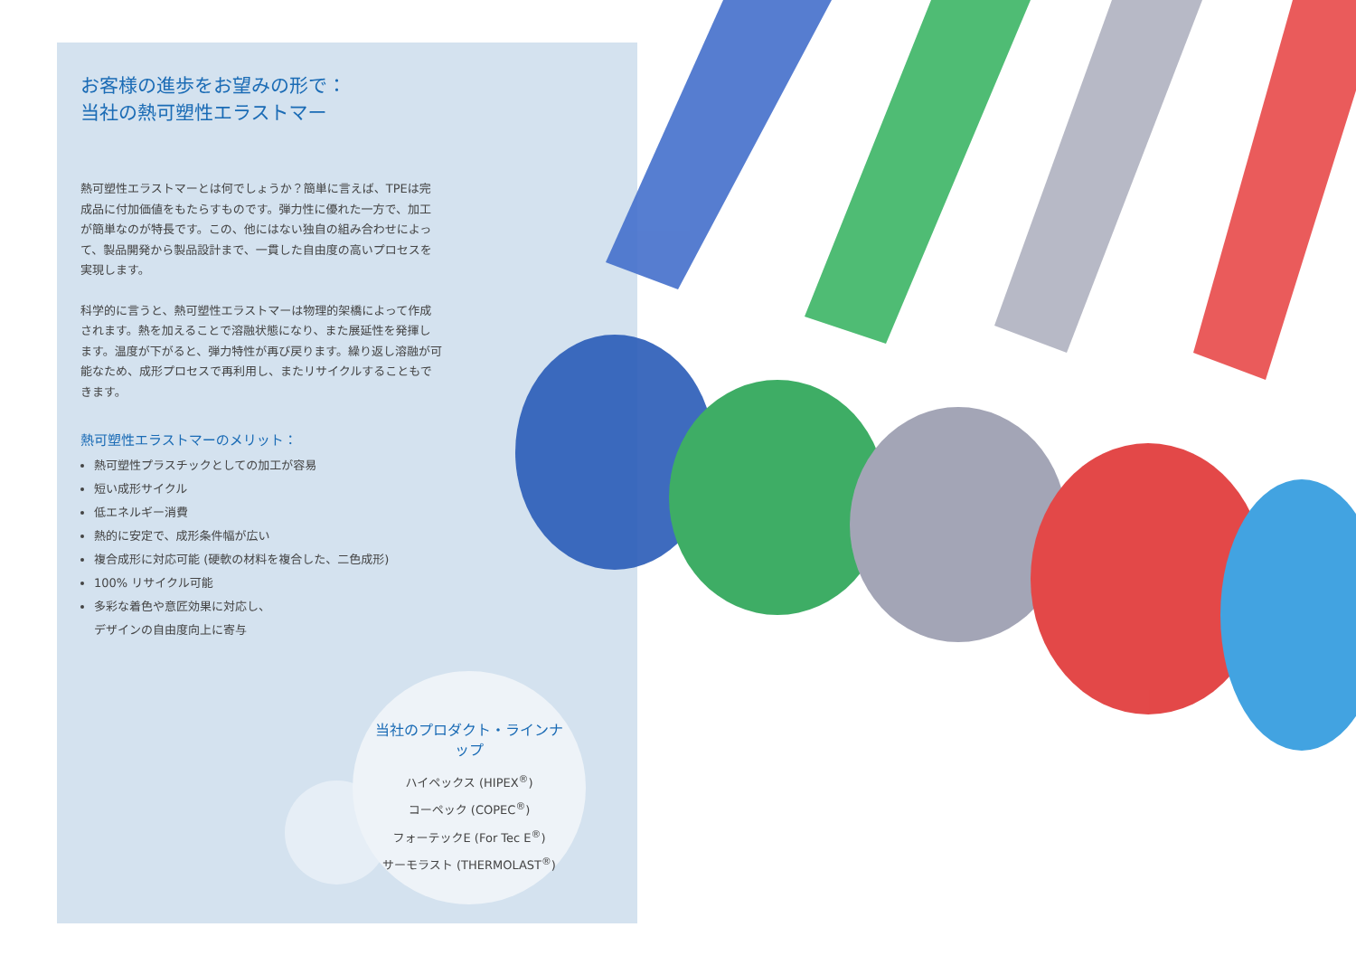お客様の進歩をお望みの形で：
当社の熱可塑性エラストマー
熱可塑性エラストマーとは何でしょうか？簡単に言えば、TPEは完成品に付加価値をもたらすものです。弾力性に優れた一方で、加工が簡単なのが特長です。この、他にはない独自の組み合わせによって、製品開発から製品設計まで、一貫した自由度の高いプロセスを実現します。
科学的に言うと、熱可塑性エラストマーは物理的架橋によって作成されます。熱を加えることで溶融状態になり、また展延性を発揮します。温度が下がると、弾力特性が再び戻ります。繰り返し溶融が可能なため、成形プロセスで再利用し、またリサイクルすることもできます。
熱可塑性エラストマーのメリット：
熱可塑性プラスチックとしての加工が容易
短い成形サイクル
低エネルギー消費
熱的に安定で、成形条件幅が広い
複合成形に対応可能 (硬軟の材料を複合した、二色成形)
100% リサイクル可能
多彩な着色や意匠効果に対応し、
デザインの自由度向上に寄与
当社のプロダクト・ラインナップ
ハイペックス (HIPEX<sup>®</sup>)
コーペック (COPEC<sup>®</sup>)
フォーテックE (For Tec E<sup>®</sup>)
サーモラスト (THERMOLAST<sup>®</sup>)